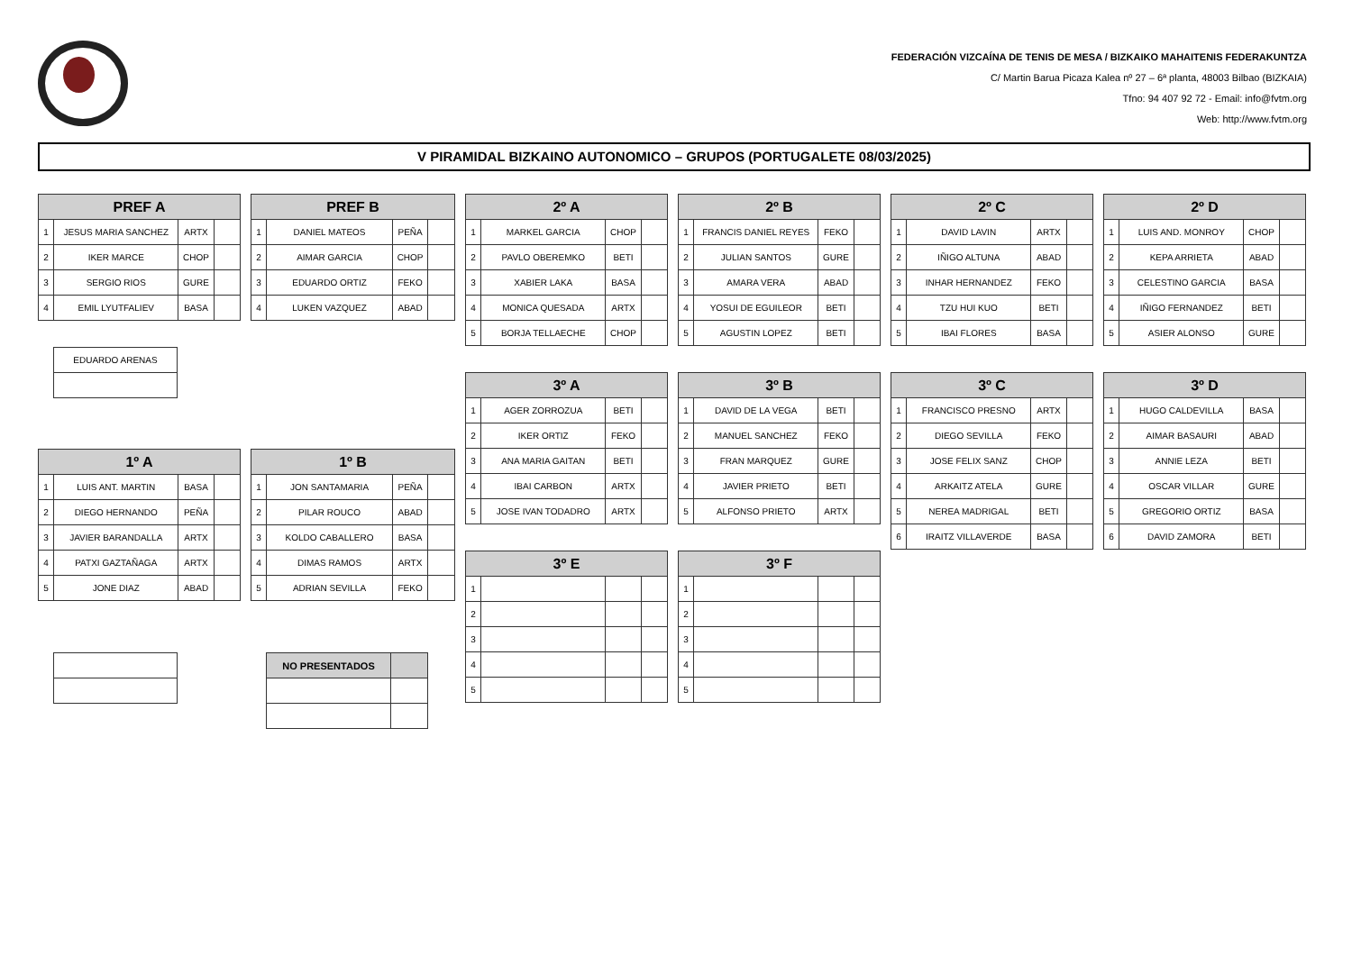FEDERACIÓN VIZCAÍNA DE TENIS DE MESA / BIZKAIKO MAHAITENIS FEDERAKUNTZA
C/ Martin Barua Picaza Kalea nº 27 – 6ª planta, 48003 Bilbao (BIZKAIA)
Tfno: 94 407 92 72 - Email: info@fvtm.org
Web: http://www.fvtm.org
V PIRAMIDAL BIZKAINO AUTONOMICO – GRUPOS (PORTUGALETE 08/03/2025)
| PREF A | | | |
| --- | --- | --- | --- |
| 1 | JESUS MARIA SANCHEZ | ARTX | |
| 2 | IKER MARCE | CHOP | |
| 3 | SERGIO RIOS | GURE | |
| 4 | EMIL LYUTFALIEV | BASA | |
| PREF B | | | |
| --- | --- | --- | --- |
| 1 | DANIEL MATEOS | PEÑA | |
| 2 | AIMAR GARCIA | CHOP | |
| 3 | EDUARDO ORTIZ | FEKO | |
| 4 | LUKEN VAZQUEZ | ABAD | |
| 2º A | | | |
| --- | --- | --- | --- |
| 1 | MARKEL GARCIA | CHOP | |
| 2 | PAVLO OBEREMKO | BETI | |
| 3 | XABIER LAKA | BASA | |
| 4 | MONICA QUESADA | ARTX | |
| 5 | BORJA TELLAECHE | CHOP | |
| 2º B | | | |
| --- | --- | --- | --- |
| 1 | FRANCIS DANIEL REYES | FEKO | |
| 2 | JULIAN SANTOS | GURE | |
| 3 | AMARA VERA | ABAD | |
| 4 | YOSUI DE EGUILEOR | BETI | |
| 5 | AGUSTIN LOPEZ | BETI | |
| 2º C | | | |
| --- | --- | --- | --- |
| 1 | DAVID LAVIN | ARTX | |
| 2 | IÑIGO ALTUNA | ABAD | |
| 3 | INHAR HERNANDEZ | FEKO | |
| 4 | TZU HUI KUO | BETI | |
| 5 | IBAI FLORES | BASA | |
| 2º D | | | |
| --- | --- | --- | --- |
| 1 | LUIS AND. MONROY | CHOP | |
| 2 | KEPA ARRIETA | ABAD | |
| 3 | CELESTINO GARCIA | BASA | |
| 4 | IÑIGO FERNANDEZ | BETI | |
| 5 | ASIER ALONSO | GURE | |
| EDUARDO ARENAS |
| 3º A | | | |
| --- | --- | --- | --- |
| 1 | AGER ZORROZUA | BETI | |
| 2 | IKER ORTIZ | FEKO | |
| 3 | ANA MARIA GAITAN | BETI | |
| 4 | IBAI CARBON | ARTX | |
| 5 | JOSE IVAN TODADRO | ARTX | |
| 3º B | | | |
| --- | --- | --- | --- |
| 1 | DAVID DE LA VEGA | BETI | |
| 2 | MANUEL SANCHEZ | FEKO | |
| 3 | FRAN MARQUEZ | GURE | |
| 4 | JAVIER PRIETO | BETI | |
| 5 | ALFONSO PRIETO | ARTX | |
| 3º C | | | |
| --- | --- | --- | --- |
| 1 | FRANCISCO PRESNO | ARTX | |
| 2 | DIEGO SEVILLA | FEKO | |
| 3 | JOSE FELIX SANZ | CHOP | |
| 4 | ARKAITZ ATELA | GURE | |
| 5 | NEREA MADRIGAL | BETI | |
| 6 | IRAITZ VILLAVERDE | BASA | |
| 3º D | | | |
| --- | --- | --- | --- |
| 1 | HUGO CALDEVILLA | BASA | |
| 2 | AIMAR BASAURI | ABAD | |
| 3 | ANNIE LEZA | BETI | |
| 4 | OSCAR VILLAR | GURE | |
| 5 | GREGORIO ORTIZ | BASA | |
| 6 | DAVID ZAMORA | BETI | |
| 1º A | | | |
| --- | --- | --- | --- |
| 1 | LUIS ANT. MARTIN | BASA | |
| 2 | DIEGO HERNANDO | PEÑA | |
| 3 | JAVIER BARANDALLA | ARTX | |
| 4 | PATXI GAZTAÑAGA | ARTX | |
| 5 | JONE DIAZ | ABAD | |
| 1º B | | | |
| --- | --- | --- | --- |
| 1 | JON SANTAMARIA | PEÑA | |
| 2 | PILAR ROUCO | ABAD | |
| 3 | KOLDO CABALLERO | BASA | |
| 4 | DIMAS RAMOS | ARTX | |
| 5 | ADRIAN SEVILLA | FEKO | |
| 3º E | | | |
| --- | --- | --- | --- |
| 1 | | | |
| 2 | | | |
| 3 | | | |
| 4 | | | |
| 5 | | | |
| 3º F | | | |
| --- | --- | --- | --- |
| 1 | | | |
| 2 | | | |
| 3 | | | |
| 4 | | | |
| 5 | | | |
| NO PRESENTADOS | |
| --- | --- |